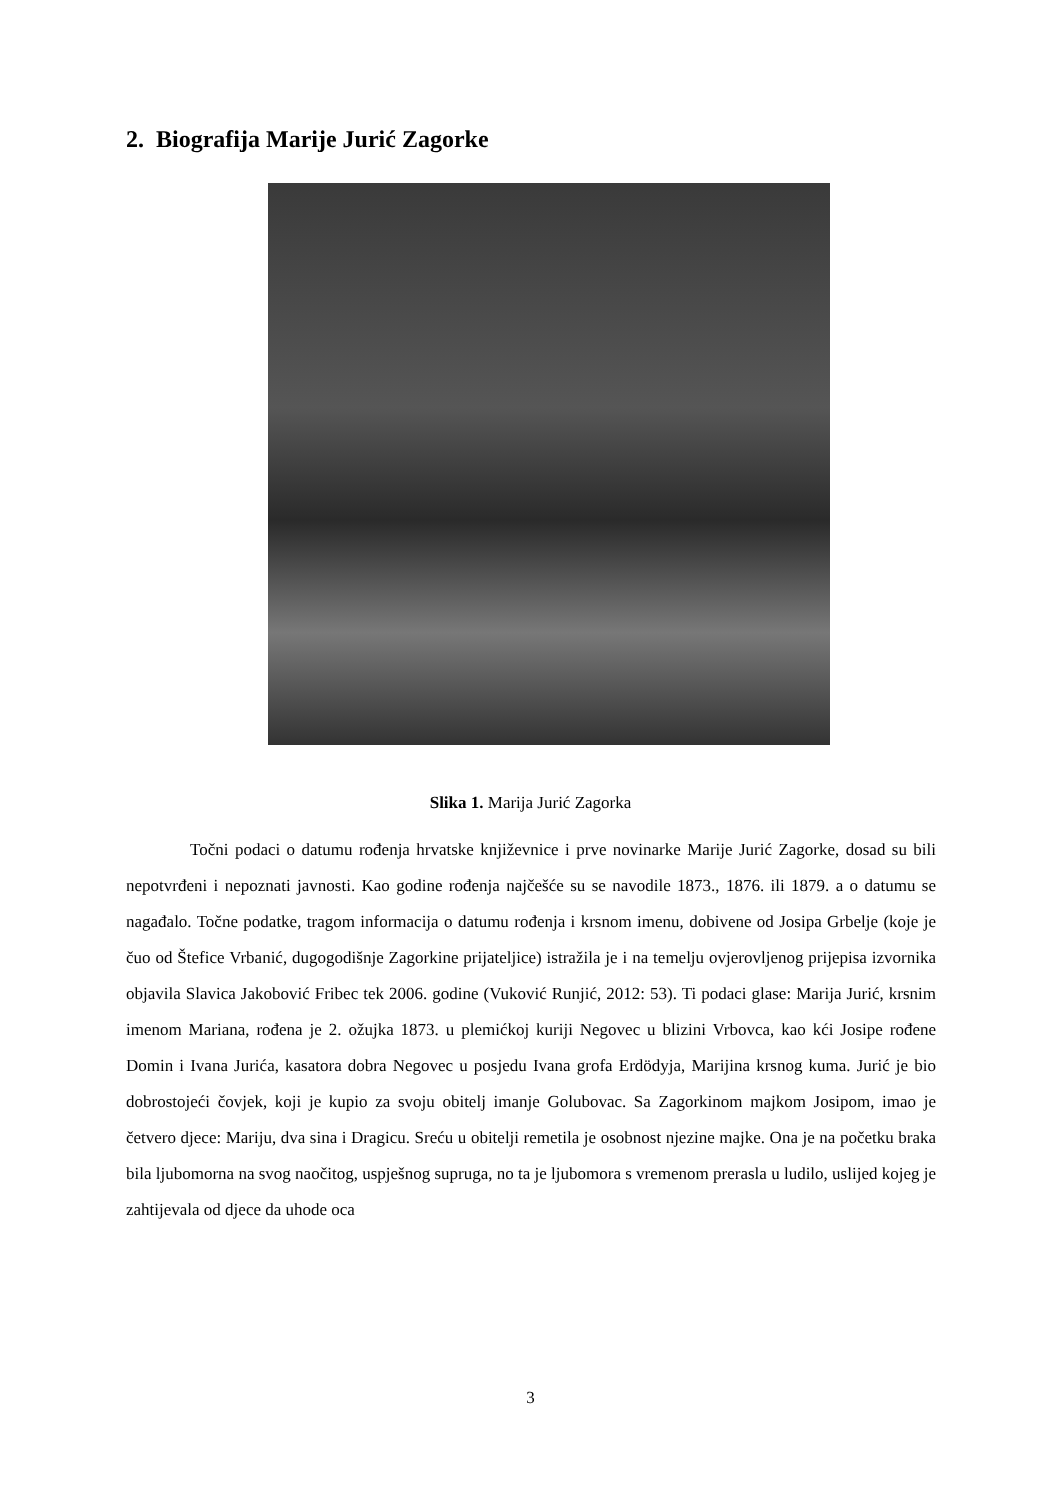2. Biografija Marije Jurić Zagorke
Slika 1. Marija Jurić Zagorka
Točni podaci o datumu rođenja hrvatske književnice i prve novinarke Marije Jurić Zagorke, dosad su bili nepotvrđeni i nepoznati javnosti. Kao godine rođenja najčešće su se navodile 1873., 1876. ili 1879. a o datumu se nagađalo. Točne podatke, tragom informacija o datumu rođenja i krsnom imenu, dobivene od Josipa Grbelje (koje je čuo od Štefice Vrbanić, dugogodišnje Zagorkine prijateljice) istražila je i na temelju ovjerovljenog prijepisa izvornika objavila Slavica Jakobović Fribec tek 2006. godine (Vuković Runjić, 2012: 53). Ti podaci glase: Marija Jurić, krsnim imenom Mariana, rođena je 2. ožujka 1873. u plemićkoj kuriji Negovec u blizini Vrbovca, kao kći Josipe rođene Domin i Ivana Jurića, kasatora dobra Negovec u posjedu Ivana grofa Erdödyja, Marijina krsnog kuma. Jurić je bio dobrostojeći čovjek, koji je kupio za svoju obitelj imanje Golubovac. Sa Zagorkinom majkom Josipom, imao je četvero djece: Mariju, dva sina i Dragicu. Sreću u obitelji remetila je osobnost njezine majke. Ona je na početku braka bila ljubomorna na svog naočitog, uspješnog supruga, no ta je ljubomora s vremenom prerasla u ludilo, uslijed kojeg je zahtijevala od djece da uhode oca
3